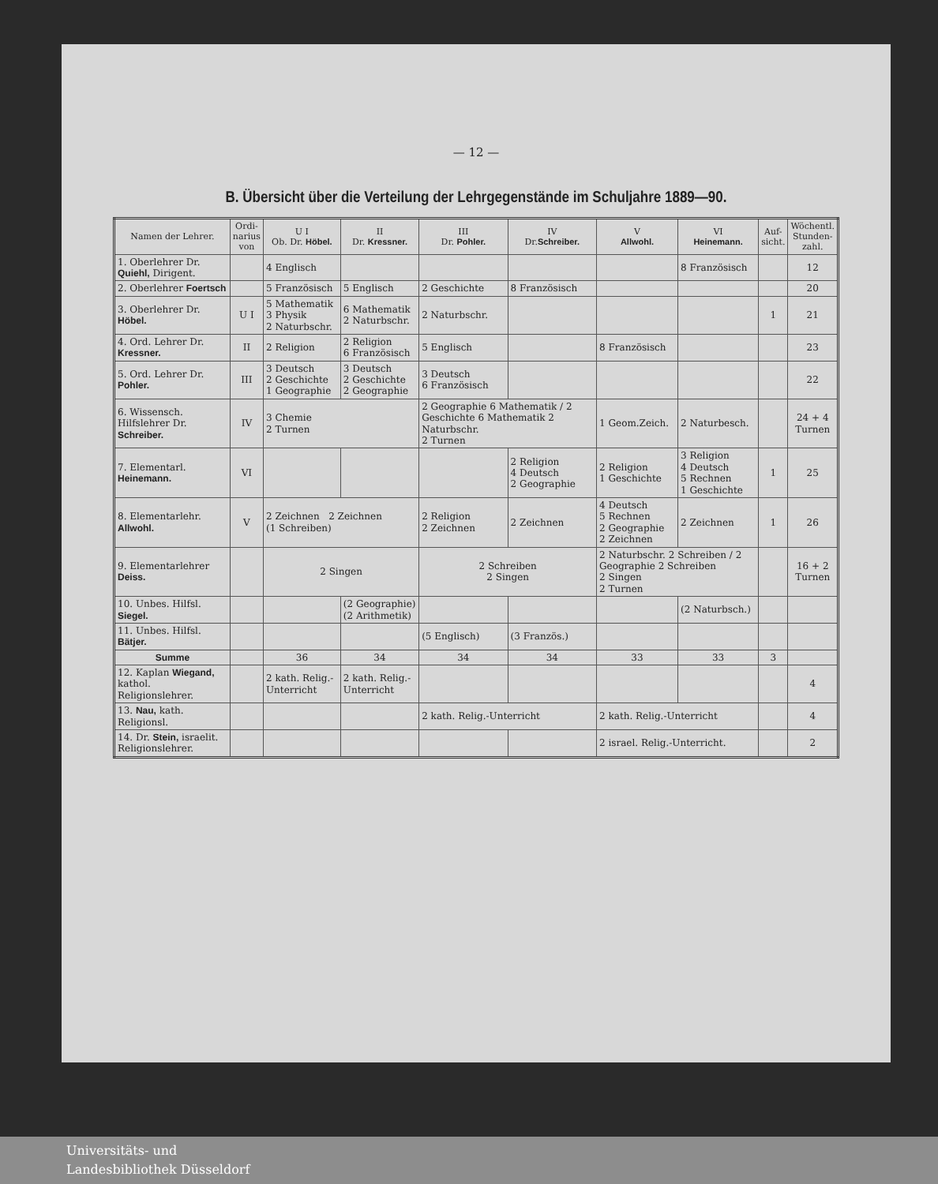— 12 —
B. Übersicht über die Verteilung der Lehrgegenstände im Schuljahre 1889—90.
| Namen der Lehrer. | Ordi- narius von | U I Ob. Dr. Höbel. | II Dr. Kressner. | III Dr. Pohler. | IV Dr. Schreiber. | V Allwohl. | VI Heinemann. | Auf- sicht. | Wöchentl. Stunden- zahl. |
| --- | --- | --- | --- | --- | --- | --- | --- | --- | --- |
| 1. Oberlehrer Dr. Quiehl, Dirigent. | | 4 Englisch | | | | | 8 Französisch | | 12 |
| 2. Oberlehrer Foertsch | | 5 Französisch | 5 Englisch | 2 Geschichte | 8 Französisch | | | | 20 |
| 3. Oberlehrer Dr. Höbel. | U I | 5 Mathematik 3 Physik 2 Naturbschr. | 6 Mathematik 2 Naturbschr. | 2 Naturbschr. | | | | 1 | 21 |
| 4. Ord. Lehrer Dr. Kressner. | II | 2 Religion | 2 Religion 6 Französisch | 5 Englisch | | 8 Französisch | | | 23 |
| 5. Ord. Lehrer Dr. Pohler. | III | 3 Deutsch 2 Geschichte 1 Geographie | 3 Deutsch 2 Geschichte 2 Geographie | 3 Deutsch 6 Französisch | | | | | 22 |
| 6. Wissensch. Hilfslehrer Dr. Schreiber. | IV | 3 Chemie 2 Turnen | | 2 Geographie 6 Mathematik / 2 Geschichte 6 Mathematik 2 Naturbschr. 2 Turnen | | 1 Geom.Zeich. | 2 Naturbesch. | | 24 + 4 Turnen |
| 7. Elementarl. Heinemann. | VI | | | | 2 Religion 4 Deutsch 2 Geographie | 2 Religion 1 Geschichte | 3 Religion 4 Deutsch 5 Rechnen 1 Geschichte | 1 | 25 |
| 8. Elementarlehr. Allwohl. | V | 2 Zeichnen 2 Zeichnen (1 Schreiben) | | 2 Religion 2 Zeichnen | 2 Zeichnen | 4 Deutsch 5 Rechnen 2 Geographie 2 Zeichnen | 2 Zeichnen | 1 | 26 |
| 9. Elementarlehrer Deiss. | | 2 Singen | | 2 Schreiben 2 Singen | | 2 Naturbschr. 2 Schreiben / 2 Geographie 2 Schreiben 2 Singen 2 Turnen | | | 16 + 2 Turnen |
| 10. Unbes. Hilfsl. Siegel. | | | (2 Geographie) (2 Arithmetik) | | | | (2 Naturbsch.) | | |
| 11. Unbes. Hilfsl. Bätjer. | | | | (5 Englisch) | (3 Französ.) | | | | |
| Summe | | 36 | 34 | 34 | 34 | 33 | 33 | 3 | |
| 12. Kaplan Wiegand, kathol. Religionslehrer. | | 2 kath. Relig.-Unterricht | 2 kath. Relig.-Unterricht | | | | | | 4 |
| 13. Nau, kath. Religionsl. | | | | 2 kath. Relig.-Unterricht | | 2 kath. Relig.-Unterricht | | | 4 |
| 14. Dr. Stein, israelit. Religionslehrer. | | | | | | 2 israel. Relig.-Unterricht. | | | 2 |
Universitäts- und
Landesbibliothek Düsseldorf